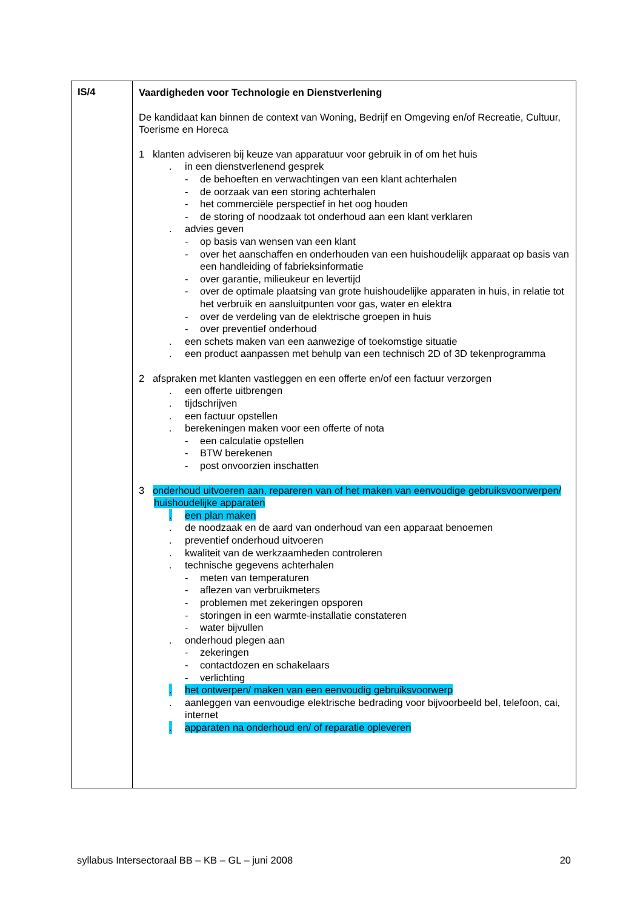| IS/4 | Vaardigheden voor Technologie en Dienstverlening De kandidaat kan binnen de context van Woning, Bedrijf en Omgeving en/of Recreatie, Cultuur, Toerisme en Horeca 1 klanten adviseren bij keuze van apparatuur voor gebruik in of om het huis . in een dienstverlenend gesprek - de behoeften en verwachtingen van een klant achterhalen - de oorzaak van een storing achterhalen - het commerciële perspectief in het oog houden - de storing of noodzaak tot onderhoud aan een klant verklaren . advies geven - op basis van wensen van een klant - over het aanschaffen en onderhouden van een huishoudelijk apparaat op basis van een handleiding of fabrieksinformatie - over garantie, milieukeur en levertijd - over de optimale plaatsing van grote huishoudelijke apparaten in huis, in relatie tot het verbruik en aansluitpunten voor gas, water en elektra - over de verdeling van de elektrische groepen in huis - over preventief onderhoud . een schets maken van een aanwezige of toekomstige situatie . een product aanpassen met behulp van een technisch 2D of 3D tekenprogramma 2 afspraken met klanten vastleggen en een offerte en/of een factuur verzorgen . een offerte uitbrengen . tijdschrijven . een factuur opstellen . berekeningen maken voor een offerte of nota - een calculatie opstellen - BTW berekenen - post onvoorzien inschatten 3 onderhoud uitvoeren aan, repareren van of het maken van eenvoudige gebruiksvoorwerpen/ huishoudelijke apparaten . een plan maken . de noodzaak en de aard van onderhoud van een apparaat benoemen . preventief onderhoud uitvoeren . kwaliteit van de werkzaamheden controleren . technische gegevens achterhalen - meten van temperaturen - aflezen van verbruikmeters - problemen met zekeringen opsporen - storingen in een warmte-installatie constateren - water bijvullen . onderhoud plegen aan - zekeringen - contactdozen en schakelaars - verlichting . het ontwerpen/ maken van een eenvoudig gebruiksvoorwerp . aanleggen van eenvoudige elektrische bedrading voor bijvoorbeeld bel, telefoon, cai, internet . apparaten na onderhoud en/ of reparatie opleveren |
syllabus Intersectoraal BB – KB – GL – juni 2008 20